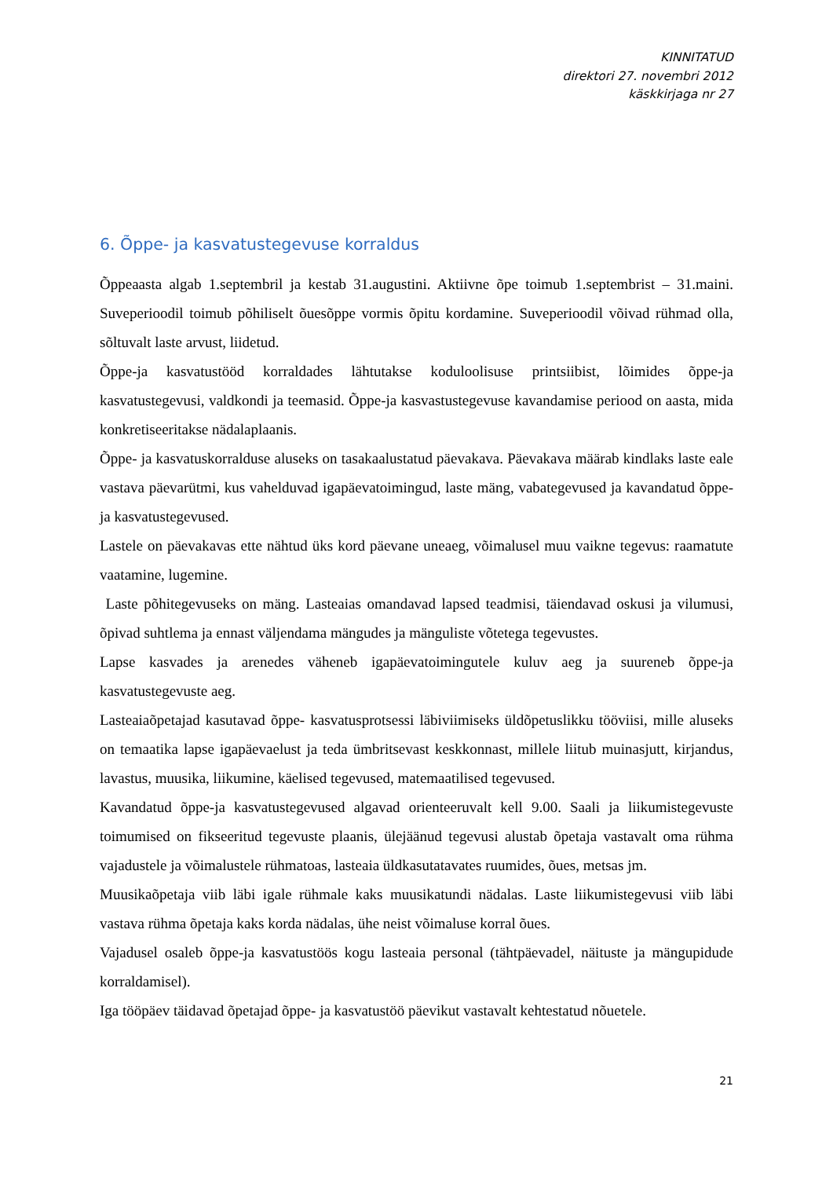KINNITATUD
direktori 27. novembri 2012
käskkirjaga nr 27
6. Õppe- ja kasvatustegevuse korraldus
Õppeaasta algab 1.septembril ja kestab 31.augustini. Aktiivne õpe toimub 1.septembrist – 31.maini. Suveperioodil toimub põhiliselt õuesõppe vormis õpitu kordamine. Suveperioodil võivad rühmad olla, sõltuvalt laste arvust, liidetud.
Õppe-ja kasvatustööd korraldades lähtutakse koduloolisuse printsiibist, lõimides õppe-ja kasvatustegevusi, valdkondi ja teemasid. Õppe-ja kasvastustegevuse kavandamise periood on aasta, mida konkretiseeritakse nädalaplaanis.
Õppe- ja kasvatuskorralduse aluseks on tasakaalustatud päevakava. Päevakava määrab kindlaks laste eale vastava päevarütmi, kus vahelduvad igapäevatoimingud, laste mäng, vabategevused ja kavandatud õppe- ja kasvatustegevused.
Lastele on päevakavas ette nähtud üks kord päevane uneaeg, võimalusel muu vaikne tegevus: raamatute vaatamine, lugemine.
Laste põhitegevuseks on mäng. Lasteaias omandavad lapsed teadmisi, täiendavad oskusi ja vilumusi, õpivad suhtlema ja ennast väljendama mängudes ja mänguliste võtetega tegevustes.
Lapse kasvades ja arenedes väheneb igapäevatoimingutele kuluv aeg ja suureneb õppe-ja kasvatustegevuste aeg.
Lasteaiaõpetajad kasutavad õppe- kasvatusprotsessi läbiviimiseks üldõpetuslikku tööviisi, mille aluseks on temaatika lapse igapäevaelust ja teda ümbritsevast keskkonnast, millele liitub muinasjutt, kirjandus, lavastus, muusika, liikumine, käelised tegevused, matemaatilised tegevused.
Kavandatud õppe-ja kasvatustegevused algavad orienteeruvalt kell 9.00. Saali ja liikumistegevuste toimumised on fikseeritud tegevuste plaanis, ülejäänud tegevusi alustab õpetaja vastavalt oma rühma vajadustele ja võimalustele rühmatoas, lasteaia üldkasutatavates ruumides, õues, metsas jm.
Muusikaõpetaja viib läbi igale rühmale kaks muusikatundi nädalas. Laste liikumistegevusi viib läbi vastava rühma õpetaja kaks korda nädalas, ühe neist võimaluse korral õues.
Vajadusel osaleb õppe-ja kasvatustöös kogu lasteaia personal (tähtpäevadel, näituste ja mängupidude korraldamisel).
Iga tööpäev täidavad õpetajad õppe- ja kasvatustöö päevikut vastavalt kehtestatud nõuetele.
21